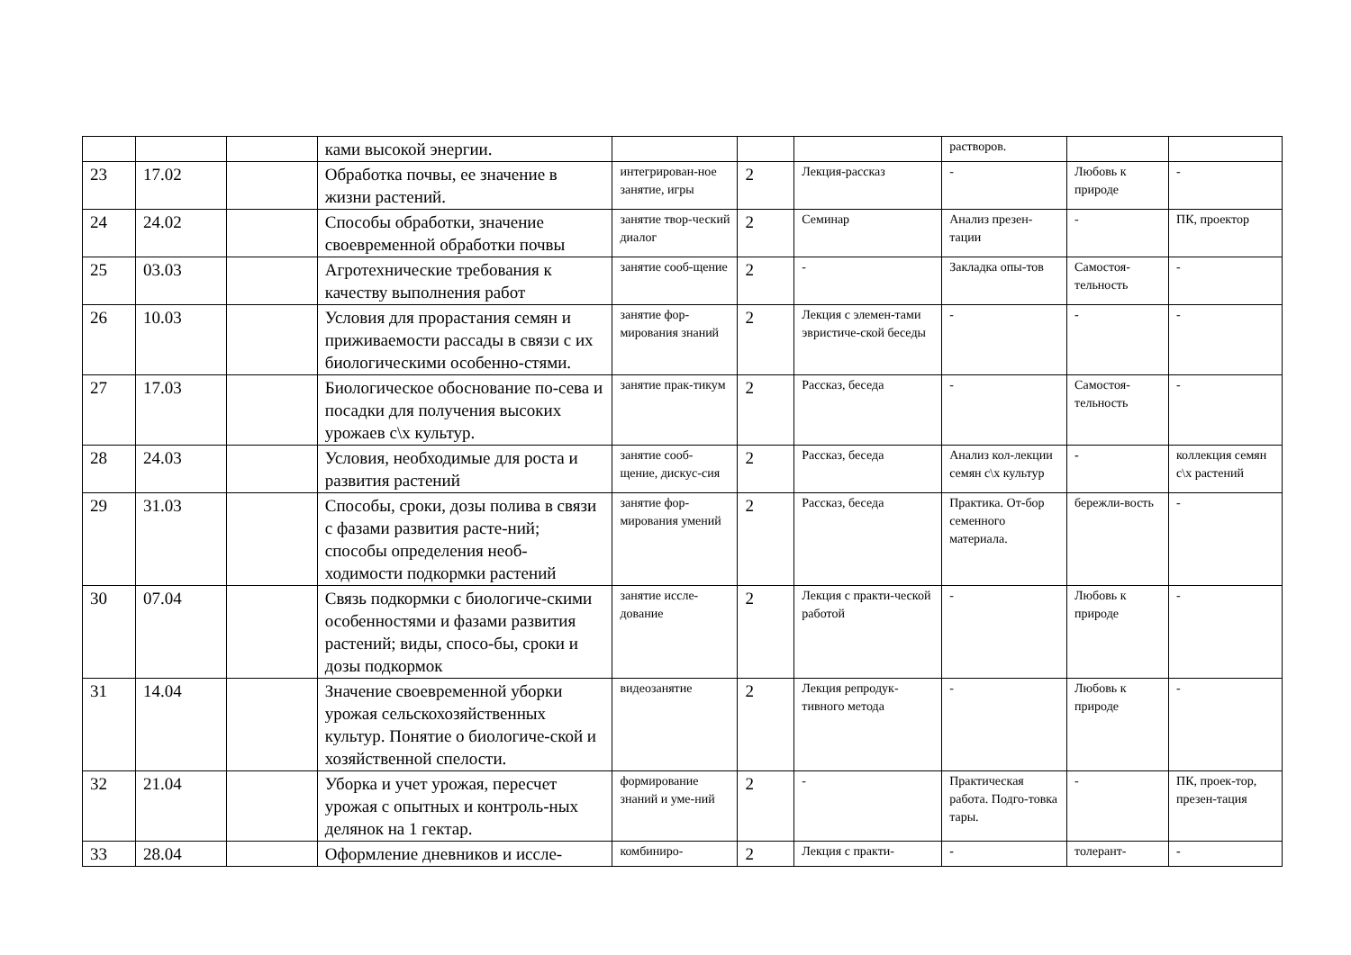| | | | ками высокой энергии. | | | | растворов. | | |
| 23 | 17.02 | | Обработка почвы, ее значение в жизни растений. | интегрирован-ное занятие, игры | 2 | Лекция-рассказ | - | Любовь к природе | - |
| 24 | 24.02 | | Способы обработки, значение своевременной обработки почвы | занятие твор-ческий диалог | 2 | Семинар | Анализ презен-тации | - | ПК, проектор |
| 25 | 03.03 | | Агротехнические требования к качеству выполнения работ | занятие сооб-щение | 2 | - | Закладка опы-тов | Самостоя-тельность | - |
| 26 | 10.03 | | Условия для прорастания семян и приживаемости рассады в связи с их биологическими особенно-стями. | занятие фор-мирования знаний | 2 | Лекция с элемен-тами эвристиче-ской беседы | - | - | - |
| 27 | 17.03 | | Биологическое обоснование по-сева и посадки для получения высоких урожаев с\х культур. | занятие прак-тикум | 2 | Рассказ, беседа | - | Самостоя-тельность | - |
| 28 | 24.03 | | Условия, необходимые для роста и развития растений | занятие сооб-щение, дискус-сия | 2 | Рассказ, беседа | Анализ кол-лекции семян с\х культур | - | коллекция семян с\х растений |
| 29 | 31.03 | | Способы, сроки, дозы полива в связи с фазами развития расте-ний; способы определения необ-ходимости подкормки растений | занятие фор-мирования умений | 2 | Рассказ, беседа | Практика. От-бор семенного материала. | бережли-вость | - |
| 30 | 07.04 | | Связь подкормки с биологиче-скими особенностями и фазами развития растений; виды, спосо-бы, сроки и дозы подкормок | занятие иссле-дование | 2 | Лекция с практи-ческой работой | - | Любовь к природе | - |
| 31 | 14.04 | | Значение своевременной уборки урожая сельскохозяйственных культур. Понятие о биологиче-ской и хозяйственной спелости. | видеозанятие | 2 | Лекция репродук-тивного метода | - | Любовь к природе | - |
| 32 | 21.04 | | Уборка и учет урожая, пересчет урожая с опытных и контроль-ных делянок на 1 гектар. | формирование знаний и уме-ний | 2 | - | Практическая работа. Подго-товка тары. | - | ПК, проек-тор, презен-тация |
| 33 | 28.04 | | Оформление дневников и иссле- | комбиниро- | 2 | Лекция с практи- | - | толерант- | - |